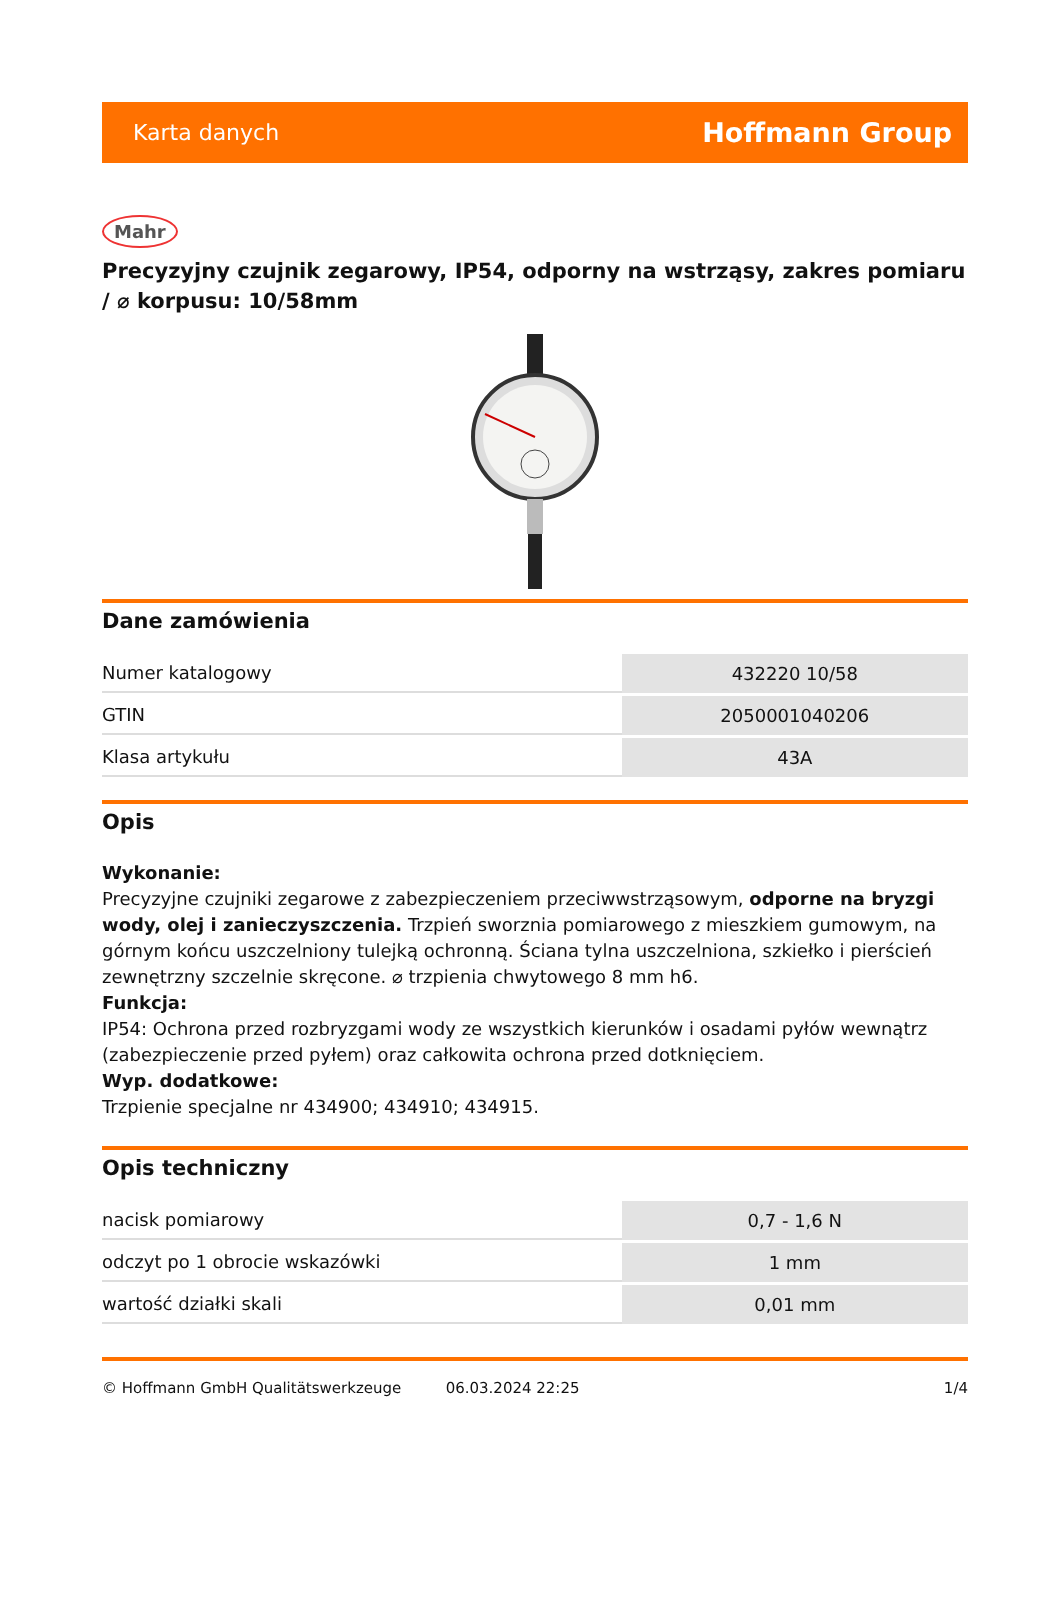Karta danych Hoffmann Group
Mahr
Precyzyjny czujnik zegarowy, IP54, odporny na wstrząsy, zakres pomiaru / ⌀ korpusu: 10/58mm
Dane zamówienia
| Numer katalogowy | 432220 10/58 |
| GTIN | 2050001040206 |
| Klasa artykułu | 43A |
Opis
Wykonanie:
Precyzyjne czujniki zegarowe z zabezpieczeniem przeciwwstrząsowym, odporne na bryzgi wody, olej i zanieczyszczenia. Trzpień sworznia pomiarowego z mieszkiem gumowym, na górnym końcu uszczelniony tulejką ochronną. Ściana tylna uszczelniona, szkiełko i pierścień zewnętrzny szczelnie skręcone. ⌀ trzpienia chwytowego 8 mm h6.
Funkcja:
IP54: Ochrona przed rozbryzgami wody ze wszystkich kierunków i osadami pyłów wewnątrz (zabezpieczenie przed pyłem) oraz całkowita ochrona przed dotknięciem.
Wyp. dodatkowe:
Trzpienie specjalne nr 434900; 434910; 434915.
Opis techniczny
| nacisk pomiarowy | 0,7 - 1,6 N |
| odczyt po 1 obrocie wskazówki | 1 mm |
| wartość działki skali | 0,01 mm |
© Hoffmann GmbH Qualitätswerkzeuge 06.03.2024 22:25 1/4